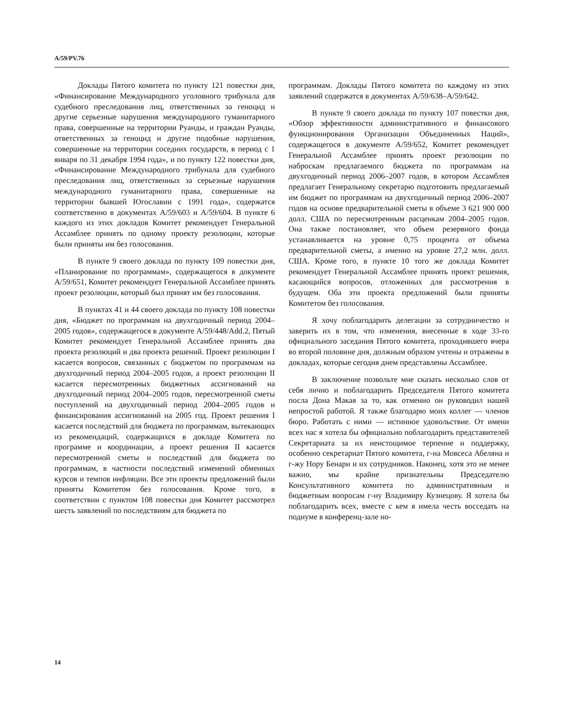A/59/PV.76
Доклады Пятого комитета по пункту 121 повестки дня, «Финансирование Международного уголовного трибунала для судебного преследования лиц, ответственных за геноцид и другие серьезные нарушения международного гуманитарного права, совершенные на территории Руанды, и граждан Руанды, ответственных за геноцид и другие подобные нарушения, совершенные на территории соседних государств, в период с 1 января по 31 декабря 1994 года», и по пункту 122 повестки дня, «Финансирование Международного трибунала для судебного преследования лиц, ответственных за серьезные нарушения международного гуманитарного права, совершенные на территории бывшей Югославии с 1991 года», содержатся соответственно в документах A/59/603 и A/59/604. В пункте 6 каждого из этих докладов Комитет рекомендует Генеральной Ассамблее принять по одному проекту резолюции, которые были приняты им без голосования.
В пункте 9 своего доклада по пункту 109 повестки дня, «Планирование по программам», содержащегося в документе A/59/651, Комитет рекомендует Генеральной Ассамблее принять проект резолюции, который был принят им без голосования.
В пунктах 41 и 44 своего доклада по пункту 108 повестки дня, «Бюджет по программам на двухгодичный период 2004–2005 годов», содержащегося в документе A/59/448/Add.2, Пятый Комитет рекомендует Генеральной Ассамблее принять два проекта резолюций и два проекта решений. Проект резолюции I касается вопросов, связанных с бюджетом по программам на двухгодичный период 2004–2005 годов, а проект резолюции II касается пересмотренных бюджетных ассигнований на двухгодичный период 2004–2005 годов, пересмотренной сметы поступлений на двухгодичный период 2004–2005 годов и финансирования ассигнований на 2005 год. Проект решения I касается последствий для бюджета по программам, вытекающих из рекомендаций, содержащихся в докладе Комитета по программе и координации, а проект решения II касается пересмотренной сметы и последствий для бюджета по программам, в частности последствий изменений обменных курсов и темпов инфляции. Все эти проекты предложений были приняты Комитетом без голосования. Кроме того, в соответствии с пунктом 108 повестки дня Комитет рассмотрел шесть заявлений по последствиям для бюджета по
программам. Доклады Пятого комитета по каждому из этих заявлений содержатся в документах A/59/638–A/59/642.
В пункте 9 своего доклада по пункту 107 повестки дня, «Обзор эффективности административного и финансового функционирования Организации Объединенных Наций», содержащегося в документе A/59/652, Комитет рекомендует Генеральной Ассамблее принять проект резолюции по наброскам предлагаемого бюджета по программам на двухгодичный период 2006–2007 годов, в котором Ассамблея предлагает Генеральному секретарю подготовить предлагаемый им бюджет по программам на двухгодичный период 2006–2007 годов на основе предварительной сметы в объеме 3 621 900 000 долл. США по пересмотренным расценкам 2004–2005 годов. Она также постановляет, что объем резервного фонда устанавливается на уровне 0,75 процента от объема предварительной сметы, а именно на уровне 27,2 млн. долл. США. Кроме того, в пункте 10 того же доклада Комитет рекомендует Генеральной Ассамблее принять проект решения, касающийся вопросов, отложенных для рассмотрения в будущем. Оба эти проекта предложений были приняты Комитетом без голосования.
Я хочу поблагодарить делегации за сотрудничество и заверить их в том, что изменения, внесенные в ходе 33-го официального заседания Пятого комитета, проходившего вчера во второй половине дня, должным образом учтены и отражены в докладах, которые сегодня днем представлены Ассамблее.
В заключение позвольте мне сказать несколько слов от себя лично и поблагодарить Председателя Пятого комитета посла Дона Макая за то, как отменно он руководил нашей непростой работой. Я также благодарю моих коллег — членов бюро. Работать с ними — истинное удовольствие. От имени всех нас я хотела бы официально поблагодарить представителей Секретариата за их неистощимое терпение и поддержку, особенно секретариат Пятого комитета, г-на Мовсеса Абеляна и г-жу Нору Бенари и их сотрудников. Наконец, хотя это не менее важно, мы крайне признательны Председателю Консультативного комитета по административным и бюджетным вопросам г-ну Владимиру Кузнецову. Я хотела бы поблагодарить всех, вместе с кем я имела честь восседать на подиуме в конференц-зале но-
14